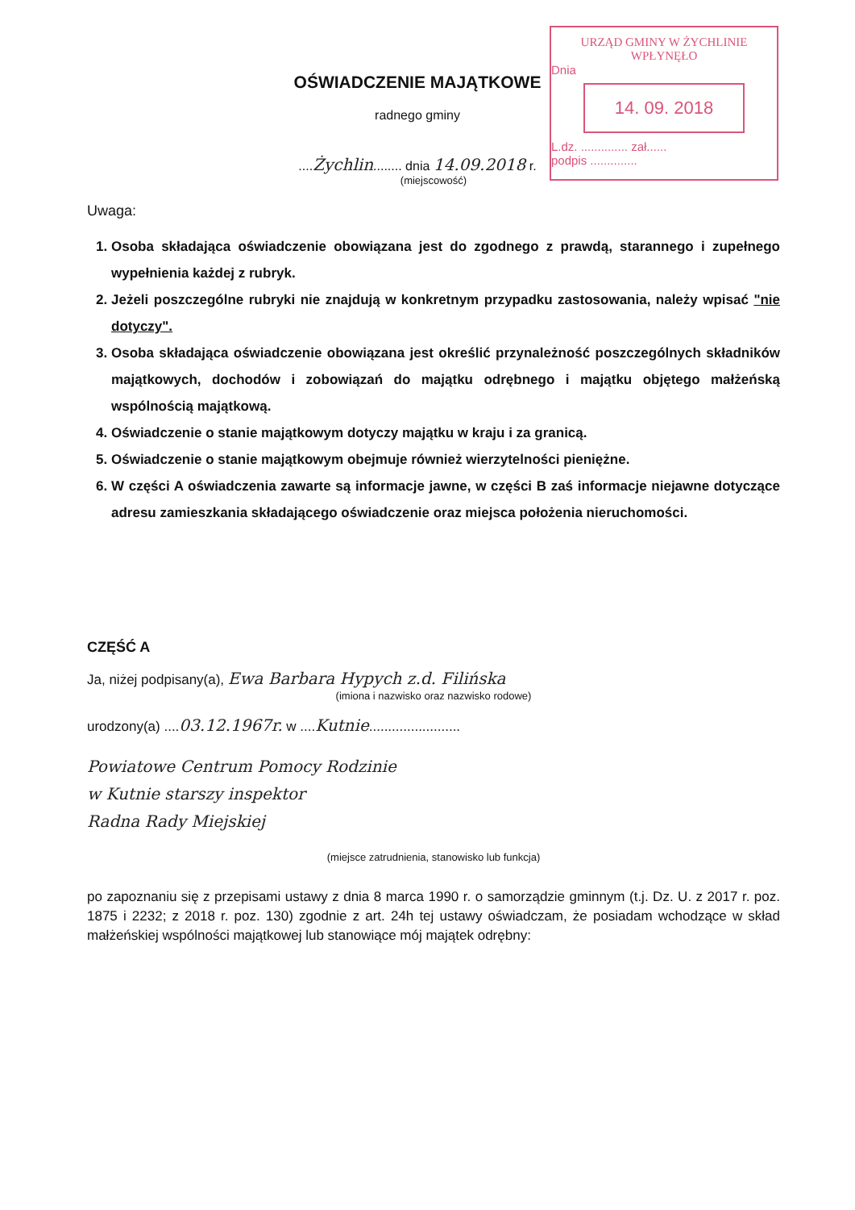URZĄD GMINY W ŻYCHLINIE
WPŁYNĘŁO
Dnia
14. 09. 2018
L.dz. .............. zał......
podpis ..............
OŚWIADCZENIE MAJĄTKOWE
radnego gminy
....Żychlin........ dnia 14.09.2018 r.
(miejscowość)
Uwaga:
1. Osoba składająca oświadczenie obowiązana jest do zgodnego z prawdą, starannego i zupełnego wypełnienia każdej z rubryk.
2. Jeżeli poszczególne rubryki nie znajdują w konkretnym przypadku zastosowania, należy wpisać "nie dotyczy".
3. Osoba składająca oświadczenie obowiązana jest określić przynależność poszczególnych składników majątkowych, dochodów i zobowiązań do majątku odrębnego i majątku objętego małżeńską wspólnością majątkową.
4. Oświadczenie o stanie majątkowym dotyczy majątku w kraju i za granicą.
5. Oświadczenie o stanie majątkowym obejmuje również wierzytelności pieniężne.
6. W części A oświadczenia zawarte są informacje jawne, w części B zaś informacje niejawne dotyczące adresu zamieszkania składającego oświadczenie oraz miejsca położenia nieruchomości.
CZĘŚĆ A
Ja, niżej podpisany(a), Ewa Barbara Hypych z.d. Filińska
(imiona i nazwisko oraz nazwisko rodowe)
urodzony(a) ....03.12.1967r. w ....Kutnie........................
Powiatowe Centrum Pomocy Rodzinie
w Kutnie starszy inspektor
Radna Rady Miejskiej
(miejsce zatrudnienia, stanowisko lub funkcja)
po zapoznaniu się z przepisami ustawy z dnia 8 marca 1990 r. o samorządzie gminnym (t.j. Dz. U. z 2017 r. poz. 1875 i 2232; z 2018 r. poz. 130) zgodnie z art. 24h tej ustawy oświadczam, że posiadam wchodzące w skład małżeńskiej wspólności majątkowej lub stanowiące mój majątek odrębny: